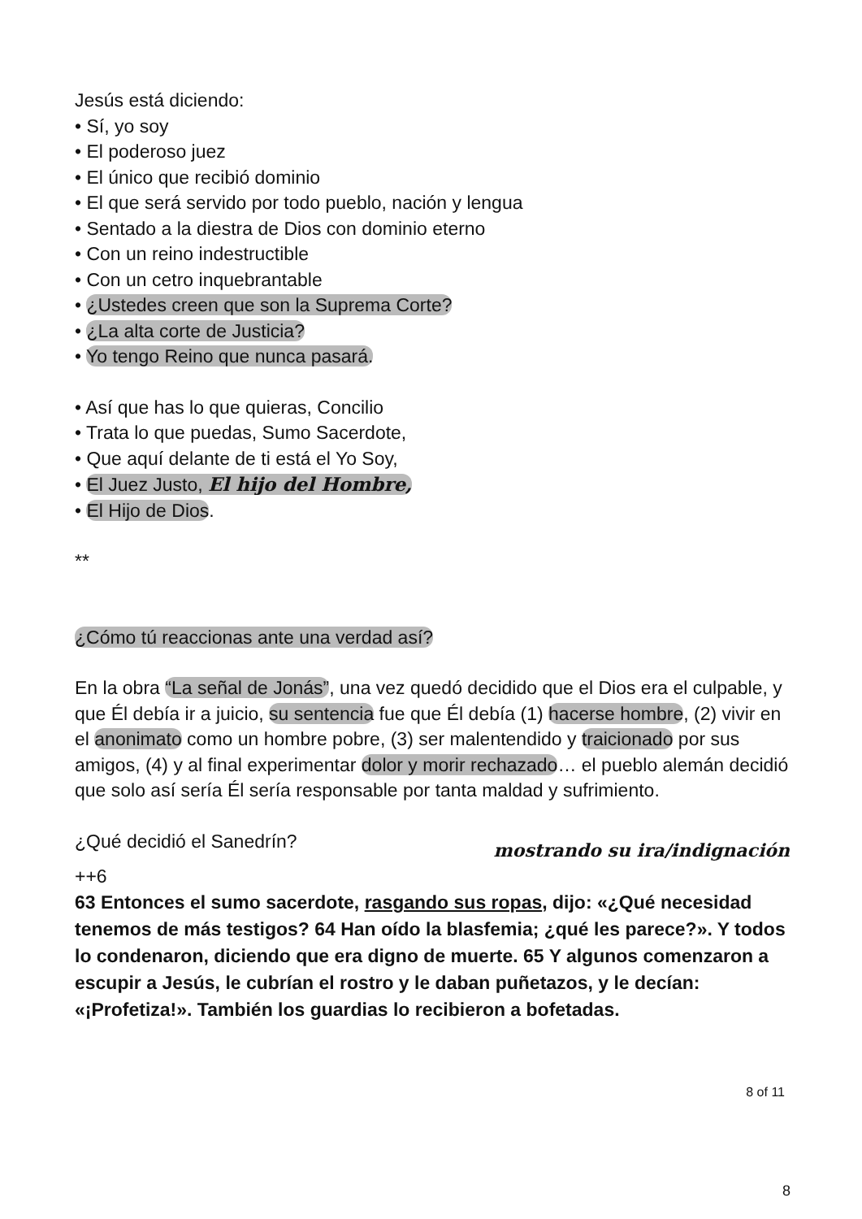Jesús está diciendo:
• Sí, yo soy
• El poderoso juez
• El único que recibió dominio
• El que será servido por todo pueblo, nación y lengua
• Sentado a la diestra de Dios con dominio eterno
• Con un reino indestructible
• Con un cetro inquebrantable
• ¿Ustedes creen que son la Suprema Corte?
• ¿La alta corte de Justicia?
• Yo tengo Reino que nunca pasará.
• Así que has lo que quieras, Concilio
• Trata lo que puedas, Sumo Sacerdote,
• Que aquí delante de ti está el Yo Soy,
• El Juez Justo, El hijo del Hombre,
• El Hijo de Dios.
**
¿Cómo tú reaccionas ante una verdad así?
En la obra “La señal de Jonás”, una vez quedó decidido que el Dios era el culpable, y que Él debía ir a juicio, su sentencia fue que Él debía (1) hacerse hombre, (2) vivir en el anonimato como un hombre pobre, (3) ser malentendido y traicionado por sus amigos, (4) y al final experimentar dolor y morir rechazado… el pueblo alemán decidió que solo así sería Él sería responsable por tanta maldad y sufrimiento.
¿Qué decidió el Sanedrín?
mostrando su ira/indignación
++6
63 Entonces el sumo sacerdote, rasgando sus ropas, dijo: «¿Qué necesidad tenemos de más testigos? 64 Han oído la blasfemia; ¿qué les parece?». Y todos lo condenaron, diciendo que era digno de muerte. 65 Y algunos comenzaron a escupir a Jesús, le cubrían el rostro y le daban puñetazos, y le decían: «¡Profetiza!». También los guardias lo recibieron a bofetadas.
8 of 11
8